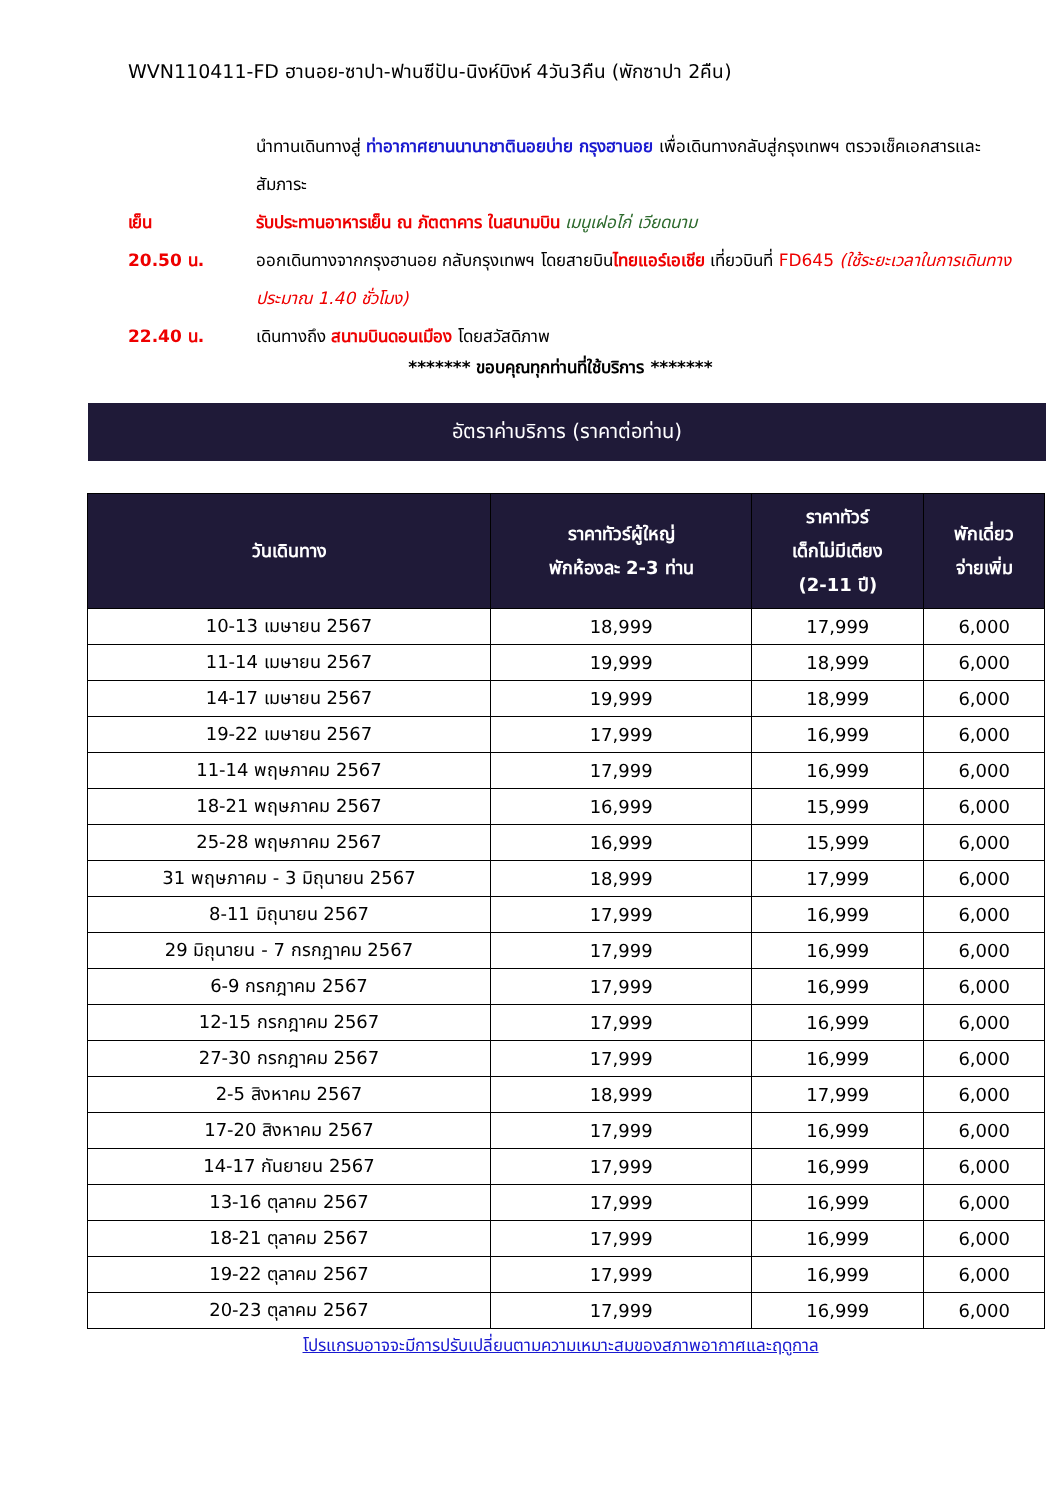WVN110411-FD ฮานอย-ซาปา-ฟานซีปัน-นิงห์บิงห์ 4วัน3คืน (พักซาปา 2คืน)
นำทานเดินทางสู่ ท่าอากาศยานนานาชาตินอยบ่าย กรุงฮานอย เพื่อเดินทางกลับสู่กรุงเทพฯ ตรวจเช็คเอกสารและสัมภาระ
เย็น รับประทานอาหารเย็น ณ ภัตตาคาร ในสนามบิน เมนูเฝอไก่ เวียดนาม
20.50 น. ออกเดินทางจากกรุงฮานอย กลับกรุงเทพฯ โดยสายบินไทยแอร์เอเชีย เที่ยวบินที่ FD645 (ใช้ระยะเวลาในการเดินทางประมาณ 1.40 ชั่วโมง)
22.40 น. เดินทางถึง สนามบินดอนเมือง โดยสวัสดิภาพ
******* ขอบคุณทุกท่านที่ใช้บริการ *******
อัตราค่าบริการ (ราคาต่อท่าน)
| วันเดินทาง | ราคาทัวร์ผู้ใหญ่ พักห้องละ 2-3 ท่าน | ราคาทัวร์ เด็กไม่มีเตียง (2-11 ปี) | พักเดี่ยว จ่ายเพิ่ม |
| --- | --- | --- | --- |
| 10-13 เมษายน 2567 | 18,999 | 17,999 | 6,000 |
| 11-14 เมษายน 2567 | 19,999 | 18,999 | 6,000 |
| 14-17 เมษายน 2567 | 19,999 | 18,999 | 6,000 |
| 19-22 เมษายน 2567 | 17,999 | 16,999 | 6,000 |
| 11-14 พฤษภาคม 2567 | 17,999 | 16,999 | 6,000 |
| 18-21 พฤษภาคม 2567 | 16,999 | 15,999 | 6,000 |
| 25-28 พฤษภาคม 2567 | 16,999 | 15,999 | 6,000 |
| 31 พฤษภาคม - 3 มิถุนายน 2567 | 18,999 | 17,999 | 6,000 |
| 8-11 มิถุนายน 2567 | 17,999 | 16,999 | 6,000 |
| 29 มิถุนายน - 7 กรกฎาคม 2567 | 17,999 | 16,999 | 6,000 |
| 6-9 กรกฎาคม 2567 | 17,999 | 16,999 | 6,000 |
| 12-15 กรกฎาคม 2567 | 17,999 | 16,999 | 6,000 |
| 27-30 กรกฎาคม 2567 | 17,999 | 16,999 | 6,000 |
| 2-5 สิงหาคม 2567 | 18,999 | 17,999 | 6,000 |
| 17-20 สิงหาคม 2567 | 17,999 | 16,999 | 6,000 |
| 14-17 กันยายน 2567 | 17,999 | 16,999 | 6,000 |
| 13-16 ตุลาคม 2567 | 17,999 | 16,999 | 6,000 |
| 18-21 ตุลาคม 2567 | 17,999 | 16,999 | 6,000 |
| 19-22 ตุลาคม 2567 | 17,999 | 16,999 | 6,000 |
| 20-23 ตุลาคม 2567 | 17,999 | 16,999 | 6,000 |
โปรแกรมอาจจะมีการปรับเปลี่ยนตามความเหมาะสมของสภาพอากาศและฤดูกาล